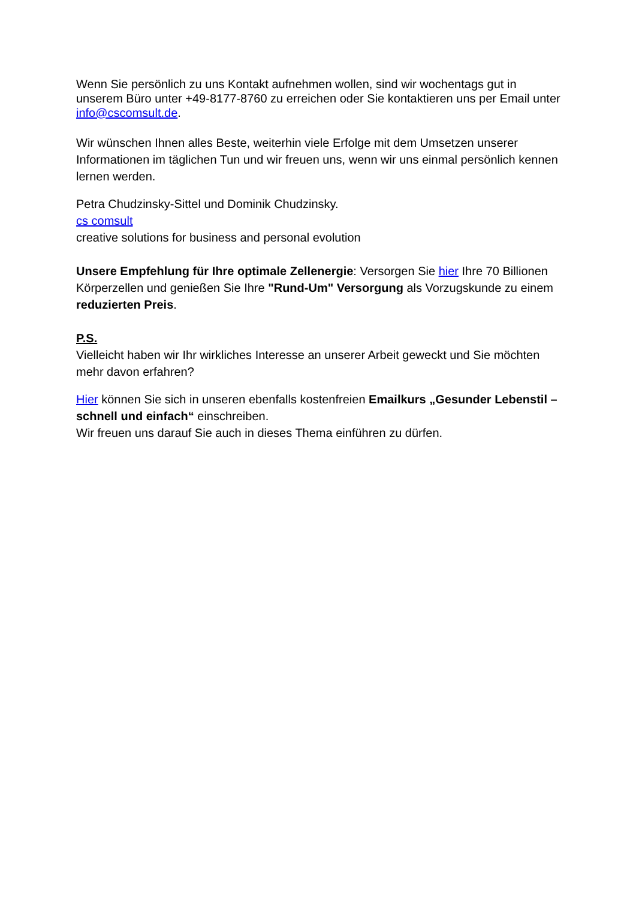Wenn Sie persönlich zu uns Kontakt aufnehmen wollen, sind wir wochentags gut in unserem Büro unter +49-8177-8760 zu erreichen oder Sie kontaktieren uns per Email unter info@cscomsult.de.
Wir wünschen Ihnen alles Beste, weiterhin viele Erfolge mit dem Umsetzen unserer Informationen im täglichen Tun und wir freuen uns, wenn wir uns einmal persönlich kennen lernen werden.
Petra Chudzinsky-Sittel und Dominik Chudzinsky.
cs comsult
creative solutions for business and personal evolution
Unsere Empfehlung für Ihre optimale Zellenergie: Versorgen Sie hier Ihre 70 Billionen Körperzellen und genießen Sie Ihre "Rund-Um" Versorgung als Vorzugskunde zu einem reduzierten Preis.
P.S.
Vielleicht haben wir Ihr wirkliches Interesse an unserer Arbeit geweckt und Sie möchten mehr davon erfahren?
Hier können Sie sich in unseren ebenfalls kostenfreien Emailkurs „Gesunder Lebenstil – schnell und einfach“ einschreiben.
Wir freuen uns darauf Sie auch in dieses Thema einführen zu dürfen.